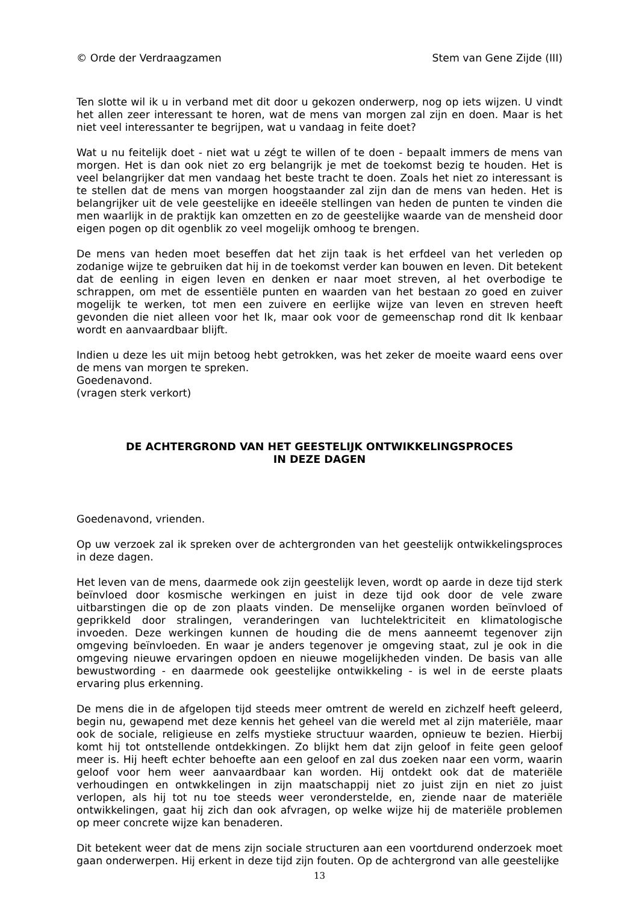© Orde der Verdraagzamen Stem van Gene Zijde (III)
Ten slotte wil ik u in verband met dit door u gekozen onderwerp, nog op iets wijzen. U vindt het allen zeer interessant te horen, wat de mens van morgen zal zijn en doen. Maar is het niet veel interessanter te begrijpen, wat u vandaag in feite doet?
Wat u nu feitelijk doet - niet wat u zégt te willen of te doen - bepaalt immers de mens van morgen. Het is dan ook niet zo erg belangrijk je met de toekomst bezig te houden. Het is veel belangrijker dat men vandaag het beste tracht te doen. Zoals het niet zo interessant is te stellen dat de mens van morgen hoogstaander zal zijn dan de mens van heden. Het is belangrijker uit de vele geestelijke en ideeële stellingen van heden de punten te vinden die men waarlijk in de praktijk kan omzetten en zo de geestelijke waarde van de mensheid door eigen pogen op dit ogenblik zo veel mogelijk omhoog te brengen.
De mens van heden moet beseffen dat het zijn taak is het erfdeel van het verleden op zodanige wijze te gebruiken dat hij in de toekomst verder kan bouwen en leven. Dit betekent dat de eenling in eigen leven en denken er naar moet streven, al het overbodige te schrappen, om met de essentiële punten en waarden van het bestaan zo goed en zuiver mogelijk te werken, tot men een zuivere en eerlijke wijze van leven en streven heeft gevonden die niet alleen voor het Ik, maar ook voor de gemeenschap rond dit Ik kenbaar wordt en aanvaardbaar blijft.
Indien u deze les uit mijn betoog hebt getrokken, was het zeker de moeite waard eens over de mens van morgen te spreken.
Goedenavond.
(vragen sterk verkort)
DE ACHTERGROND VAN HET GEESTELIJK ONTWIKKELINGSPROCES
IN DEZE DAGEN
Goedenavond, vrienden.
Op uw verzoek zal ik spreken over de achtergronden van het geestelijk ontwikkelingsproces in deze dagen.
Het leven van de mens, daarmede ook zijn geestelijk leven, wordt op aarde in deze tijd sterk beïnvloed door kosmische werkingen en juist in deze tijd ook door de vele zware uitbarstingen die op de zon plaats vinden. De menselijke organen worden beïnvloed of geprikkeld door stralingen, veranderingen van luchtelektriciteit en klimatologische invoeden. Deze werkingen kunnen de houding die de mens aanneemt tegenover zijn omgeving beïnvloeden. En waar je anders tegenover je omgeving staat, zul je ook in die omgeving nieuwe ervaringen opdoen en nieuwe mogelijkheden vinden. De basis van alle bewustwording - en daarmede ook geestelijke ontwikkeling - is wel in de eerste plaats ervaring plus erkenning.
De mens die in de afgelopen tijd steeds meer omtrent de wereld en zichzelf heeft geleerd, begin nu, gewapend met deze kennis het geheel van die wereld met al zijn materiële, maar ook de sociale, religieuse en zelfs mystieke structuur waarden, opnieuw te bezien. Hierbij komt hij tot ontstellende ontdekkingen. Zo blijkt hem dat zijn geloof in feite geen geloof meer is. Hij heeft echter behoefte aan een geloof en zal dus zoeken naar een vorm, waarin geloof voor hem weer aanvaardbaar kan worden. Hij ontdekt ook dat de materiële verhoudingen en ontwkkelingen in zijn maatschappij niet zo juist zijn en niet zo juist verlopen, als hij tot nu toe steeds weer veronderstelde, en, ziende naar de materiële ontwikkelingen, gaat hij zich dan ook afvragen, op welke wijze hij de materiële problemen op meer concrete wijze kan benaderen.
Dit betekent weer dat de mens zijn sociale structuren aan een voortdurend onderzoek moet gaan onderwerpen. Hij erkent in deze tijd zijn fouten. Op de achtergrond van alle geestelijke
13